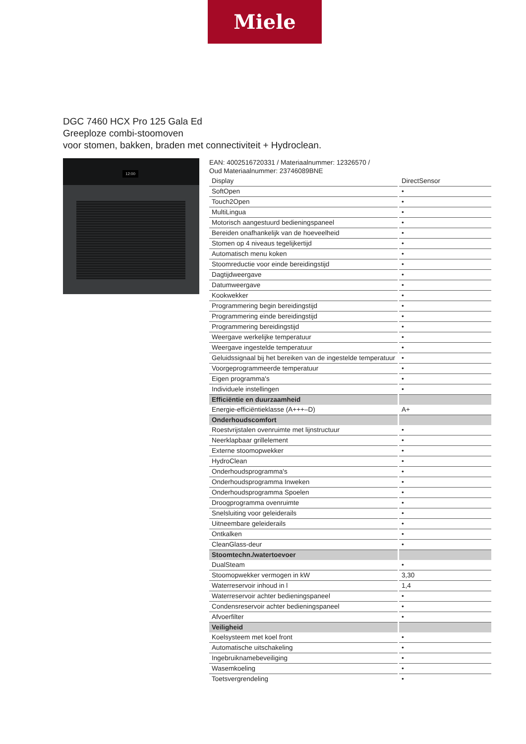Miele
DGC 7460 HCX Pro 125 Gala Ed
Greeploze combi-stoomoven
voor stomen, bakken, braden met connectiviteit + Hydroclean.
12:00
EAN: 4002516720331 / Materiaalnummer: 12326570 /
Oud Materiaalnummer: 23746089BNE
| Display | DirectSensor |
| SoftOpen | • |
| Touch2Open | • |
| MultiLingua | • |
| Motorisch aangestuurd bedieningspaneel | • |
| Bereiden onafhankelijk van de hoeveelheid | • |
| Stomen op 4 niveaus tegelijkertijd | • |
| Automatisch menu koken | • |
| Stoomreductie voor einde bereidingstijd | • |
| Dagtijdweergave | • |
| Datumweergave | • |
| Kookwekker | • |
| Programmering begin bereidingstijd | • |
| Programmering einde bereidingstijd | • |
| Programmering bereidingstijd | • |
| Weergave werkelijke temperatuur | • |
| Weergave ingestelde temperatuur | • |
| Geluidssignaal bij het bereiken van de ingestelde temperatuur | • |
| Voorgeprogrammeerde temperatuur | • |
| Eigen programma's | • |
| Individuele instellingen | • |
| Efficiëntie en duurzaamheid | |
| Energie-efficiëntieklasse (A+++–D) | A+ |
| Onderhoudscomfort | |
| Roestvrijstalen ovenruimte met lijnstructuur | • |
| Neerklapbaar grillelement | • |
| Externe stoomopwekker | • |
| HydroClean | • |
| Onderhoudsprogramma's | • |
| Onderhoudsprogramma Inweken | • |
| Onderhoudsprogramma Spoelen | • |
| Droogprogramma ovenruimte | • |
| Snelsluiting voor geleiderails | • |
| Uitneembare geleiderails | • |
| Ontkalken | • |
| CleanGlass-deur | • |
| Stoomtechn./watertoevoer | |
| DualSteam | • |
| Stoomopwekker vermogen in kW | 3,30 |
| Waterreservoir inhoud in l | 1,4 |
| Waterreservoir achter bedieningspaneel | • |
| Condensreservoir achter bedieningspaneel | • |
| Afvoerfilter | • |
| Veiligheid | |
| Koelsysteem met koel front | • |
| Automatische uitschakeling | • |
| Ingebruiknamebeveiliging | • |
| Wasemkoeling | • |
| Toetsvergrendeling | • |